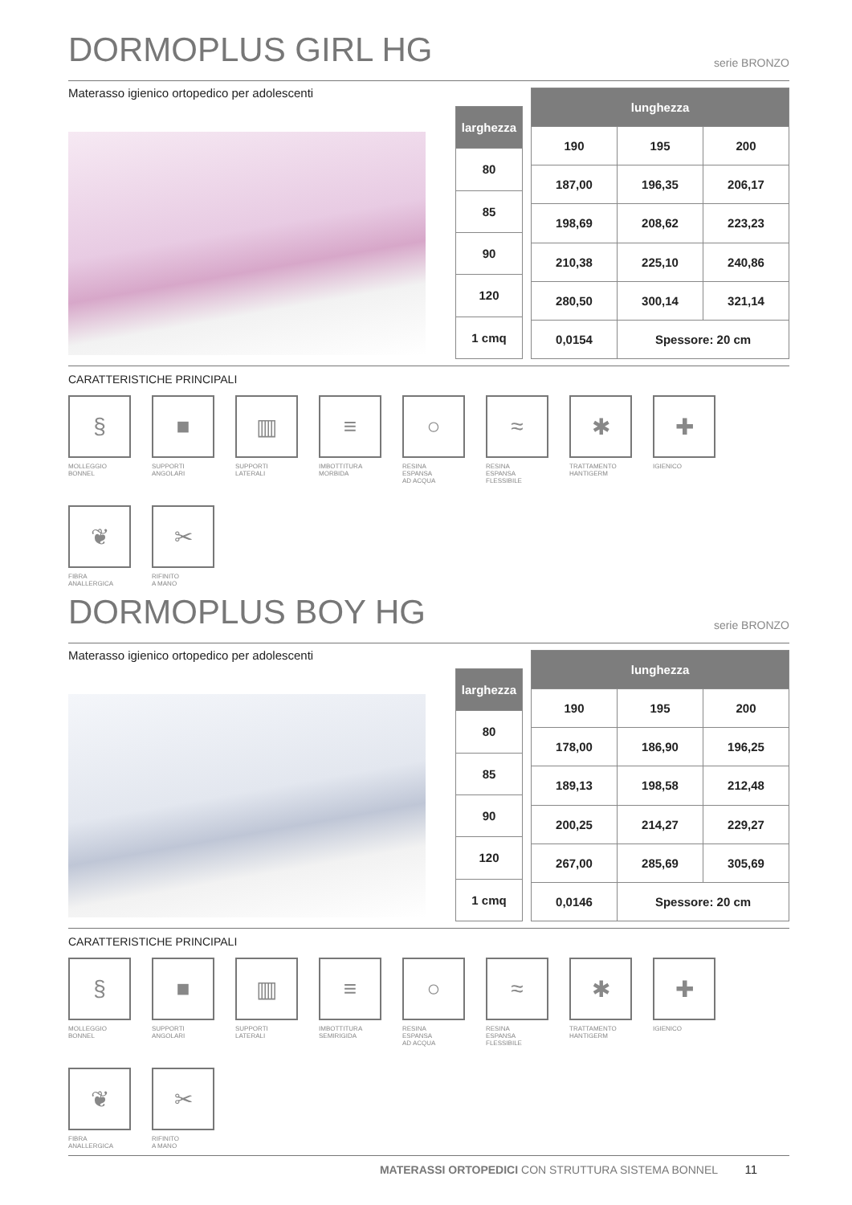DORMOPLUS GIRL HG
serie BRONZO
Materasso igienico ortopedico per adolescenti
| larghezza |
| --- |
| 80 |
| 85 |
| 90 |
| 120 |
| 1 cmq |
| lunghezza | | |
| --- | --- | --- |
| 190 | 195 | 200 |
| 187,00 | 196,35 | 206,17 |
| 198,69 | 208,62 | 223,23 |
| 210,38 | 225,10 | 240,86 |
| 280,50 | 300,14 | 321,14 |
| 0,0154 | Spessore: 20 cm | |
CARATTERISTICHE PRINCIPALI
§
MOLLEGGIO
BONNEL
■
SUPPORTI
ANGOLARI
▥
SUPPORTI
LATERALI
≡
IMBOTTITURA
MORBIDA
○
RESINA
ESPANSA
AD ACQUA
≈
RESINA
ESPANSA
FLESSIBILE
✱
TRATTAMENTO
HANTIGERM
✚
IGIENICO
❦
FIBRA
ANALLERGICA
✂
RIFINITO
A MANO
DORMOPLUS BOY HG
serie BRONZO
Materasso igienico ortopedico per adolescenti
| larghezza |
| --- |
| 80 |
| 85 |
| 90 |
| 120 |
| 1 cmq |
| lunghezza | | |
| --- | --- | --- |
| 190 | 195 | 200 |
| 178,00 | 186,90 | 196,25 |
| 189,13 | 198,58 | 212,48 |
| 200,25 | 214,27 | 229,27 |
| 267,00 | 285,69 | 305,69 |
| 0,0146 | Spessore: 20 cm | |
CARATTERISTICHE PRINCIPALI
§
MOLLEGGIO
BONNEL
■
SUPPORTI
ANGOLARI
▥
SUPPORTI
LATERALI
≡
IMBOTTITURA
SEMIRIGIDA
○
RESINA
ESPANSA
AD ACQUA
≈
RESINA
ESPANSA
FLESSIBILE
✱
TRATTAMENTO
HANTIGERM
✚
IGIENICO
❦
FIBRA
ANALLERGICA
✂
RIFINITO
A MANO
MATERASSI ORTOPEDICI CON STRUTTURA SISTEMA BONNEL 11